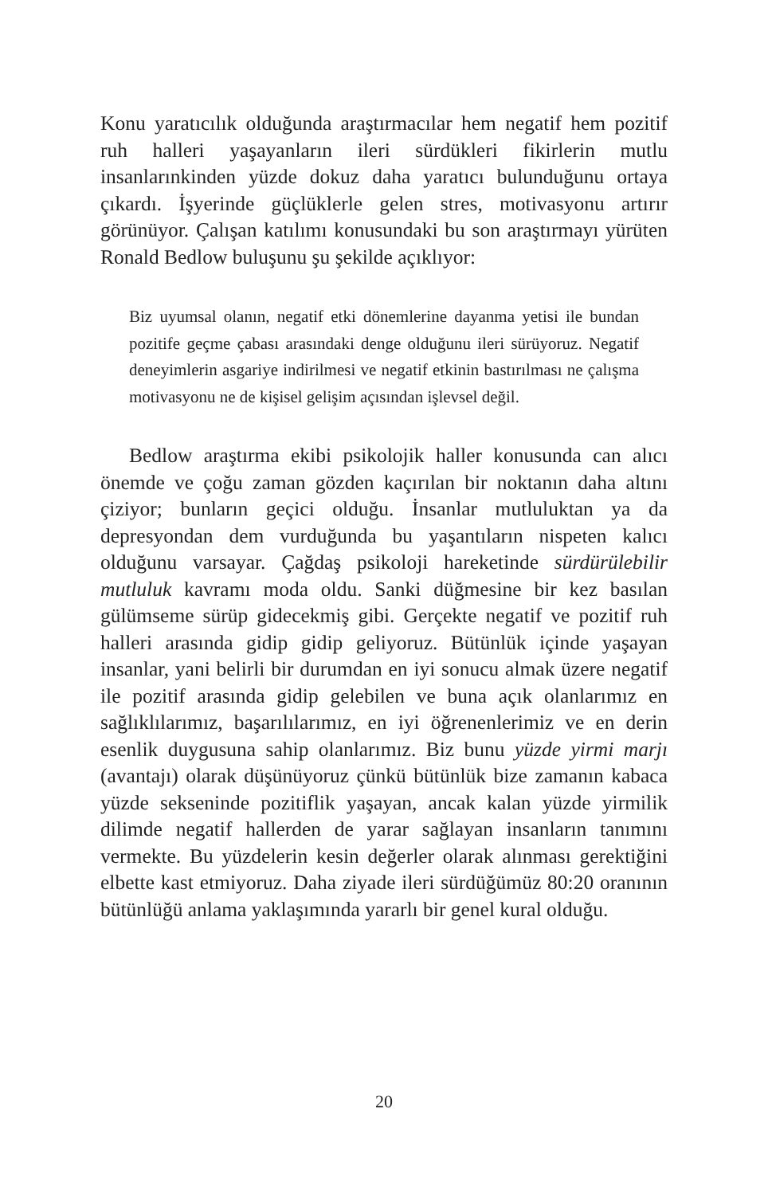Konu yaratıcılık olduğunda araştırmacılar hem negatif hem pozitif ruh halleri yaşayanların ileri sürdükleri fikirlerin mutlu insanlarınkinden yüzde dokuz daha yaratıcı bulunduğunu ortaya çıkardı. İşyerinde güçlüklerle gelen stres, motivasyonu artırır görünüyor. Çalışan katılımı konusundaki bu son araştırmayı yürüten Ronald Bedlow buluşunu şu şekilde açıklıyor:
Biz uyumsal olanın, negatif etki dönemlerine dayanma yetisi ile bundan pozitife geçme çabası arasındaki denge olduğunu ileri sürüyoruz. Negatif deneyimlerin asgariye indirilmesi ve negatif etkinin bastırılması ne çalışma motivasyonu ne de kişisel gelişim açısından işlevsel değil.
Bedlow araştırma ekibi psikolojik haller konusunda can alıcı önemde ve çoğu zaman gözden kaçırılan bir noktanın daha altını çiziyor; bunların geçici olduğu. İnsanlar mutluluktan ya da depresyondan dem vurduğunda bu yaşantıların nispeten kalıcı olduğunu varsayar. Çağdaş psikoloji hareketinde sürdürülebilir mutluluk kavramı moda oldu. Sanki düğmesine bir kez basılan gülümseme sürüp gidecekmiş gibi. Gerçekte negatif ve pozitif ruh halleri arasında gidip gidip geliyoruz. Bütünlük içinde yaşayan insanlar, yani belirli bir durumdan en iyi sonucu almak üzere negatif ile pozitif arasında gidip gelebilen ve buna açık olanlarımız en sağlıklılarımız, başarılılarımız, en iyi öğrenenlerimiz ve en derin esenlik duygusuna sahip olanlarımız. Biz bunu yüzde yirmi marjı (avantajı) olarak düşünüyoruz çünkü bütünlük bize zamanın kabaca yüzde sekseninde pozitiflik yaşayan, ancak kalan yüzde yirmilik dilimde negatif hallerden de yarar sağlayan insanların tanımını vermekte. Bu yüzdelerin kesin değerler olarak alınması gerektiğini elbette kast etmiyoruz. Daha ziyade ileri sürdüğümüz 80:20 oranının bütünlüğü anlama yaklaşımında yararlı bir genel kural olduğu.
20